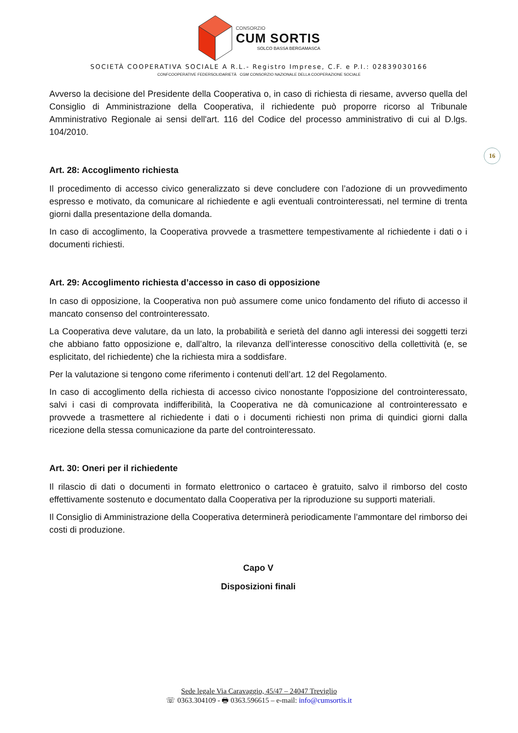CONSORZIO
CUM SORTIS
SOLCO BASSA BERGAMASCA
SOCIETÀ COOPERATIVA SOCIALE A R.L.- Registro Imprese, C.F. e P.I.: 02839030166
CONFCOOPERATIVE FEDERSOLIDARIETÀ CGM CONSORZIO NAZIONALE DELLA COOPERAZIONE SOCIALE
16
Avverso la decisione del Presidente della Cooperativa o, in caso di richiesta di riesame, avverso quella del Consiglio di Amministrazione della Cooperativa, il richiedente può proporre ricorso al Tribunale Amministrativo Regionale ai sensi dell'art. 116 del Codice del processo amministrativo di cui al D.lgs. 104/2010.
Art. 28: Accoglimento richiesta
Il procedimento di accesso civico generalizzato si deve concludere con l’adozione di un provvedimento espresso e motivato, da comunicare al richiedente e agli eventuali controinteressati, nel termine di trenta giorni dalla presentazione della domanda.
In caso di accoglimento, la Cooperativa provvede a trasmettere tempestivamente al richiedente i dati o i documenti richiesti.
Art. 29: Accoglimento richiesta d’accesso in caso di opposizione
In caso di opposizione, la Cooperativa non può assumere come unico fondamento del rifiuto di accesso il mancato consenso del controinteressato.
La Cooperativa deve valutare, da un lato, la probabilità e serietà del danno agli interessi dei soggetti terzi che abbiano fatto opposizione e, dall’altro, la rilevanza dell’interesse conoscitivo della collettività (e, se esplicitato, del richiedente) che la richiesta mira a soddisfare.
Per la valutazione si tengono come riferimento i contenuti dell’art. 12 del Regolamento.
In caso di accoglimento della richiesta di accesso civico nonostante l'opposizione del controinteressato, salvi i casi di comprovata indifferibilità, la Cooperativa ne dà comunicazione al controinteressato e provvede a trasmettere al richiedente i dati o i documenti richiesti non prima di quindici giorni dalla ricezione della stessa comunicazione da parte del controinteressato.
Art. 30: Oneri per il richiedente
Il rilascio di dati o documenti in formato elettronico o cartaceo è gratuito, salvo il rimborso del costo effettivamente sostenuto e documentato dalla Cooperativa per la riproduzione su supporti materiali.
Il Consiglio di Amministrazione della Cooperativa determinerà periodicamente l’ammontare del rimborso dei costi di produzione.
Capo V
Disposizioni finali
Sede legale Via Caravaggio, 45/47 – 24047 Treviglio
☏ 0363.304109 - 🖶 0363.596615 – e-mail: info@cumsortis.it